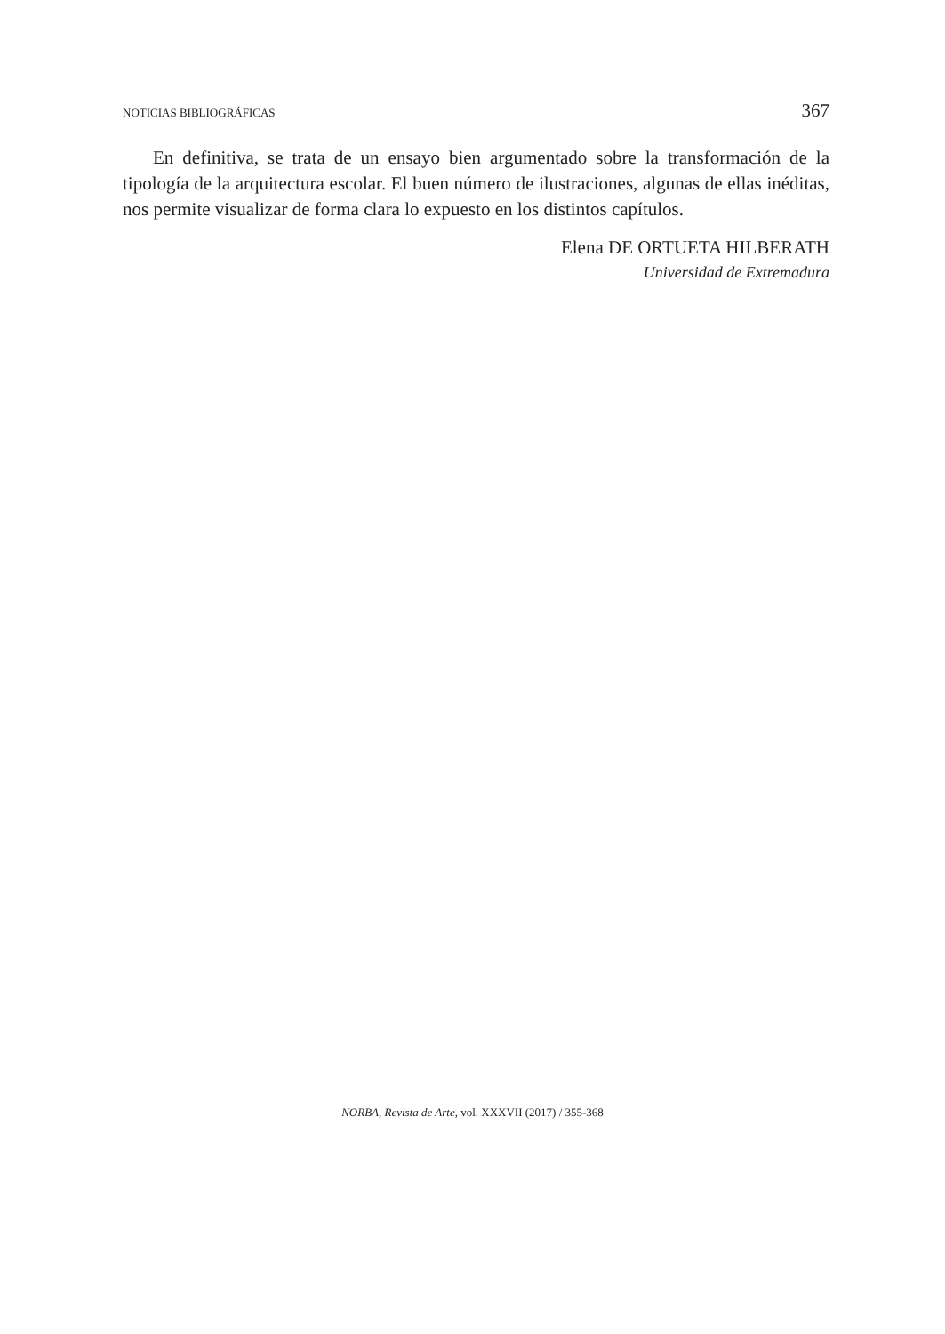NOTICIAS BIBLIOGRÁFICAS 367
En definitiva, se trata de un ensayo bien argumentado sobre la transformación de la tipología de la arquitectura escolar. El buen número de ilustraciones, algunas de ellas inéditas, nos permite visualizar de forma clara lo expuesto en los distintos capítulos.
Elena DE ORTUETA HILBERATH
Universidad de Extremadura
NORBA, Revista de Arte, vol. XXXVII (2017) / 355-368